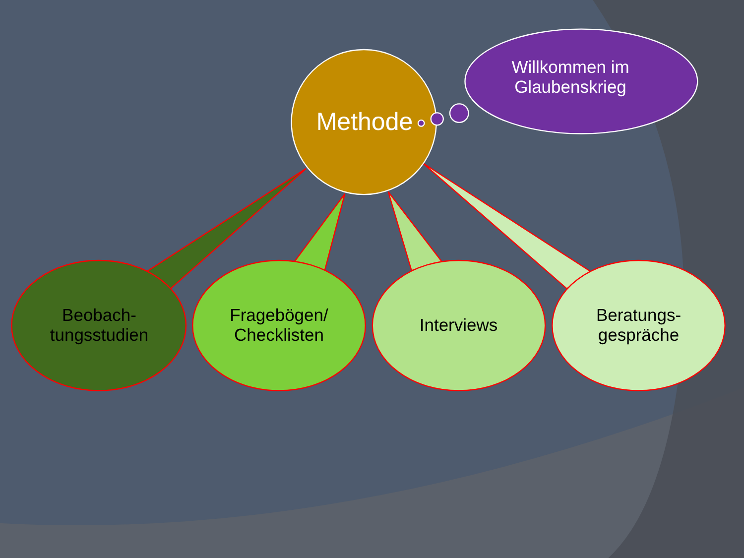Methode
Willkommen im
Glaubenskrieg
Beobach-
tungsstudien
Fragebögen/
Checklisten
Interviews
Beratungs-
gespräche